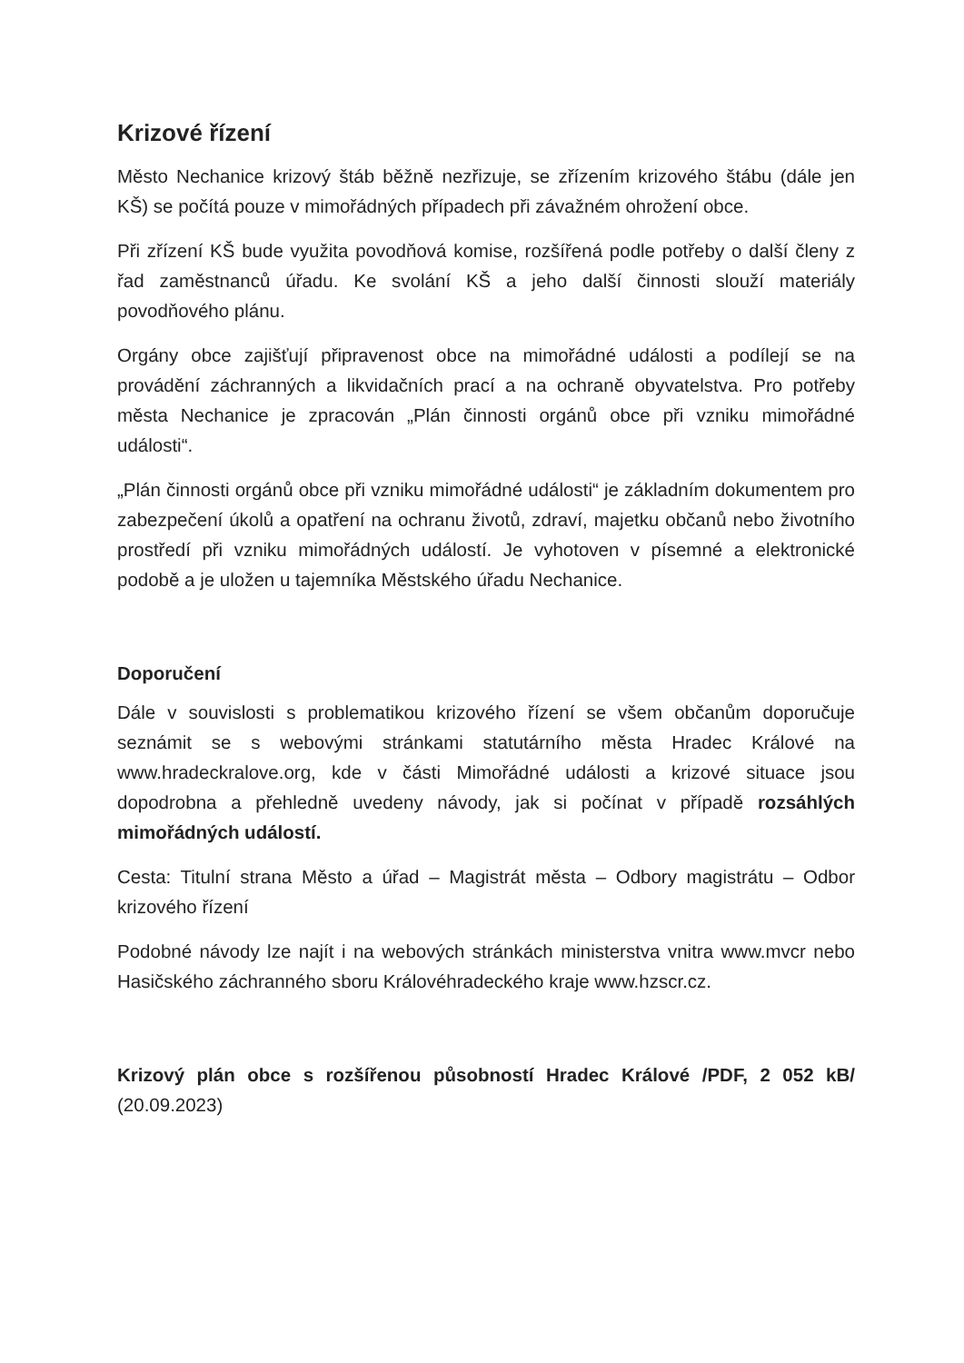Krizové řízení
Město Nechanice krizový štáb běžně nezřizuje, se zřízením krizového štábu (dále jen KŠ) se počítá pouze v mimořádných případech při závažném ohrožení obce.
Při zřízení KŠ bude využita povodňová komise, rozšířená podle potřeby o další členy z řad zaměstnanců úřadu. Ke svolání KŠ a jeho další činnosti slouží materiály povodňového plánu.
Orgány obce zajišťují připravenost obce na mimořádné události a podílejí se na provádění záchranných a likvidačních prací a na ochraně obyvatelstva. Pro potřeby města Nechanice je zpracován „Plán činnosti orgánů obce při vzniku mimořádné události“.
„Plán činnosti orgánů obce při vzniku mimořádné události“ je základním dokumentem pro zabezpečení úkolů a opatření na ochranu životů, zdraví, majetku občanů nebo životního prostředí při vzniku mimořádných událostí. Je vyhotoven v písemné a elektronické podobě a je uložen u tajemníka Městského úřadu Nechanice.
Doporučení
Dále v souvislosti s problematikou krizového řízení se všem občanům doporučuje seznámit se s webovými stránkami statutárního města Hradec Králové na www.hradeckralove.org, kde v části Mimořádné události a krizové situace jsou dopodrobna a přehledně uvedeny návody, jak si počínat v případě rozsáhlých mimořádných událostí.
Cesta: Titulní strana Město a úřad – Magistrát města – Odbory magistrátu – Odbor krizového řízení
Podobné návody lze najít i na webových stránkách ministerstva vnitra www.mvcr nebo Hasičského záchranného sboru Královéhradeckého kraje www.hzscr.cz.
Krizový plán obce s rozšířenou působností Hradec Králové /PDF, 2 052 kB/ (20.09.2023)